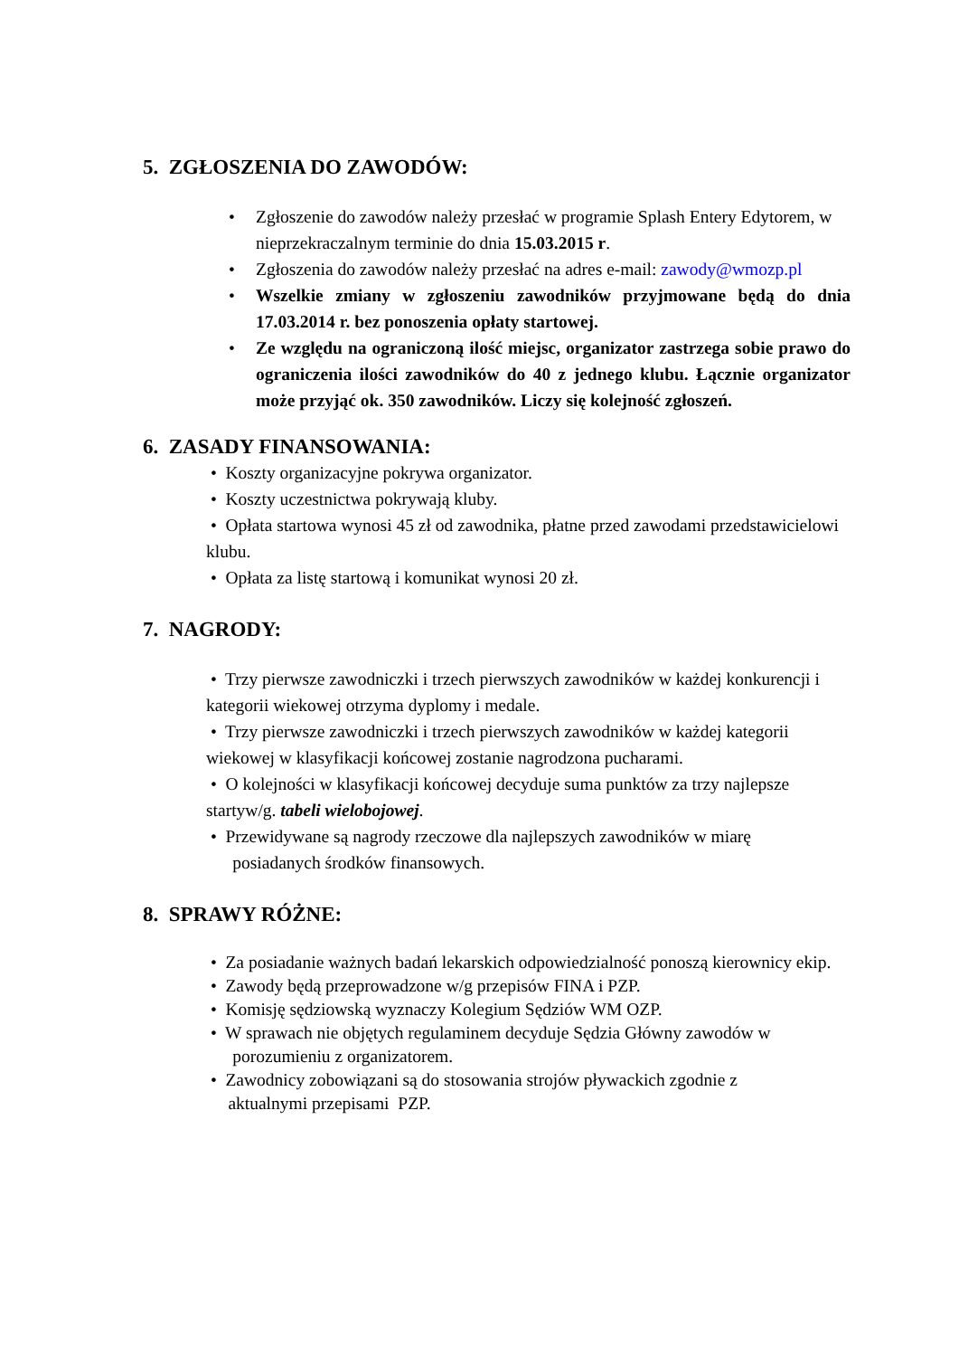5. ZGŁOSZENIA DO ZAWODÓW:
• Zgłoszenie do zawodów należy przesłać w programie Splash Entery Edytorem, w nieprzekraczalnym terminie do dnia 15.03.2015 r.
• Zgłoszenia do zawodów należy przesłać na adres e-mail: zawody@wmozp.pl
• Wszelkie zmiany w zgłoszeniu zawodników przyjmowane będą do dnia 17.03.2014 r. bez ponoszenia opłaty startowej.
• Ze względu na ograniczoną ilość miejsc, organizator zastrzega sobie prawo do ograniczenia ilości zawodników do 40 z jednego klubu. Łącznie organizator może przyjąć ok. 350 zawodników. Liczy się kolejność zgłoszeń.
6. ZASADY FINANSOWANIA:
• Koszty organizacyjne pokrywa organizator.
• Koszty uczestnictwa pokrywają kluby.
• Opłata startowa wynosi 45 zł od zawodnika, płatne przed zawodami przedstawicielowi klubu.
• Opłata za listę startową i komunikat wynosi 20 zł.
7. NAGRODY:
• Trzy pierwsze zawodniczki i trzech pierwszych zawodników w każdej konkurencji i kategorii wiekowej otrzyma dyplomy i medale.
• Trzy pierwsze zawodniczki i trzech pierwszych zawodników w każdej kategorii wiekowej w klasyfikacji końcowej zostanie nagrodzona pucharami.
• O kolejności w klasyfikacji końcowej decyduje suma punktów za trzy najlepsze startyw/g. tabeli wielobojowej.
• Przewidywane są nagrody rzeczowe dla najlepszych zawodników w miarę
posiadanych środków finansowych.
8. SPRAWY RÓŻNE:
• Za posiadanie ważnych badań lekarskich odpowiedzialność ponoszą kierownicy ekip.
• Zawody będą przeprowadzone w/g przepisów FINA i PZP.
• Komisję sędziowską wyznaczy Kolegium Sędziów WM OZP.
• W sprawach nie objętych regulaminem decyduje Sędzia Główny zawodów w
porozumieniu z organizatorem.
• Zawodnicy zobowiązani są do stosowania strojów pływackich zgodnie z
aktualnymi przepisami PZP.